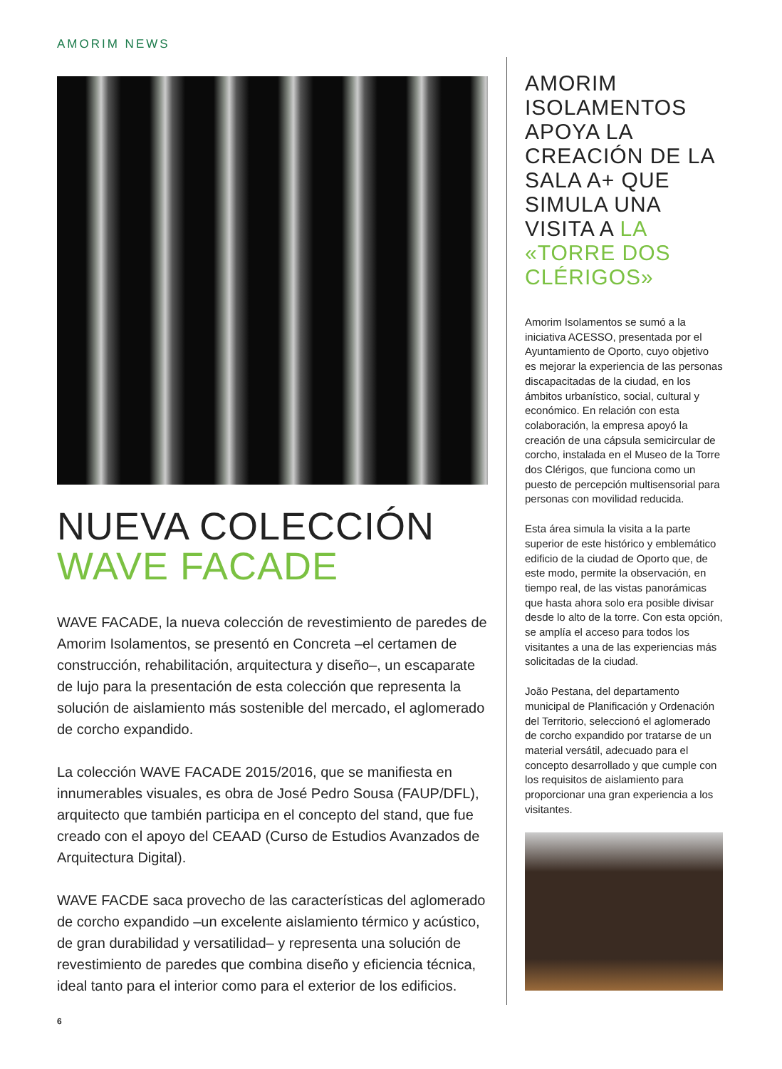AMORIM NEWS
NUEVA COLECCIÓN
WAVE FACADE
WAVE FACADE, la nueva colección de revestimiento de paredes de Amorim Isolamentos, se presentó en Concreta –el certamen de construcción, rehabilitación, arquitectura y diseño–, un escaparate de lujo para la presentación de esta colección que representa la solución de aislamiento más sostenible del mercado, el aglomerado de corcho expandido.
La colección WAVE FACADE 2015/2016, que se manifiesta en innumerables visuales, es obra de José Pedro Sousa (FAUP/DFL), arquitecto que también participa en el concepto del stand, que fue creado con el apoyo del CEAAD (Curso de Estudios Avanzados de Arquitectura Digital).
WAVE FACDE saca provecho de las características del aglomerado de corcho expandido –un excelente aislamiento térmico y acústico, de gran durabilidad y versatilidad– y representa una solución de revestimiento de paredes que combina diseño y eficiencia técnica, ideal tanto para el interior como para el exterior de los edificios.
AMORIM ISOLAMENTOS APOYA LA CREACIÓN DE LA SALA A+ QUE SIMULA UNA VISITA A LA «TORRE DOS CLÉRIGOS»
Amorim Isolamentos se sumó a la iniciativa ACESSO, presentada por el Ayuntamiento de Oporto, cuyo objetivo es mejorar la experiencia de las personas discapacitadas de la ciudad, en los ámbitos urbanístico, social, cultural y económico. En relación con esta colaboración, la empresa apoyó la creación de una cápsula semicircular de corcho, instalada en el Museo de la Torre dos Clérigos, que funciona como un puesto de percepción multisensorial para personas con movilidad reducida.
Esta área simula la visita a la parte superior de este histórico y emblemático edificio de la ciudad de Oporto que, de este modo, permite la observación, en tiempo real, de las vistas panorámicas que hasta ahora solo era posible divisar desde lo alto de la torre. Con esta opción, se amplía el acceso para todos los visitantes a una de las experiencias más solicitadas de la ciudad.
João Pestana, del departamento municipal de Planificación y Ordenación del Territorio, seleccionó el aglomerado de corcho expandido por tratarse de un material versátil, adecuado para el concepto desarrollado y que cumple con los requisitos de aislamiento para proporcionar una gran experiencia a los visitantes.
6